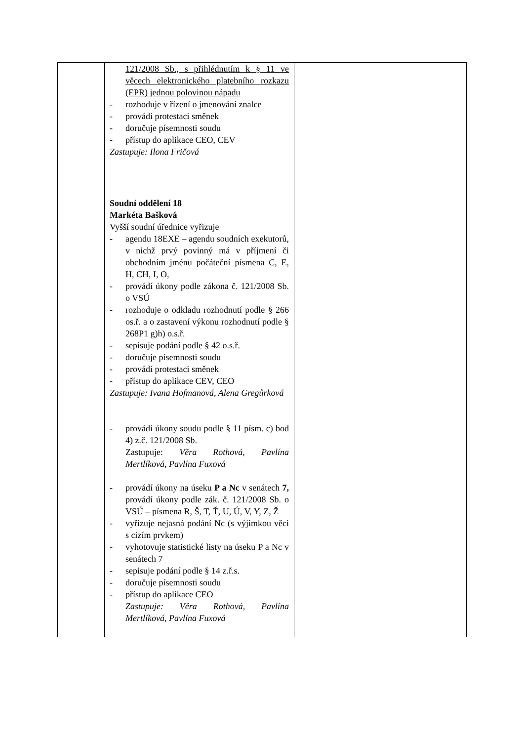| | 121/2008 Sb., s přihlédnutím k § 11 ve věcech elektronického platebního rozkazu (EPR) jednou polovinou nápadu - rozhoduje v řízení o jmenování znalce - provádí protestaci směnek - doručuje písemnosti soudu - přístup do aplikace CEO, CEV Zastupuje: Ilona Fričová Soudní oddělení 18 Markéta Bašková Vyšší soudní úřednice vyřizuje - agendu 18EXE – agendu soudních exekutorů, v nichž prvý povinný má v příjmení či obchodním jménu počáteční písmena C, E, H, CH, I, O, - provádí úkony podle zákona č. 121/2008 Sb. o VSÚ - rozhoduje o odkladu rozhodnutí podle § 266 os.ř. a o zastavení výkonu rozhodnutí podle § 268P1 g)h) o.s.ř. - sepisuje podání podle § 42 o.s.ř. - doručuje písemnosti soudu - provádí protestaci směnek - přístup do aplikace CEV, CEO Zastupuje: Ivana Hofmanová, Alena Gregůrková - provádí úkony soudu podle § 11 písm. c) bod 4) z.č. 121/2008 Sb. Zastupuje: Věra Rothová, Pavlína Mertlíková, Pavlína Fuxová - provádí úkony na úseku P a Nc v senátech 7, provádí úkony podle zák. č. 121/2008 Sb. o VSÚ – písmena R, Š, T, Ť, U, Ú, V, Y, Z, Ž - vyřizuje nejasná podání Nc (s výjimkou věci s cizím prvkem) - vyhotovuje statistické listy na úseku P a Nc v senátech 7 - sepisuje podání podle § 14 z.ř.s. - doručuje písemnosti soudu - přístup do aplikace CEO Zastupuje: Věra Rothová, Pavlína Mertlíková, Pavlína Fuxová | |